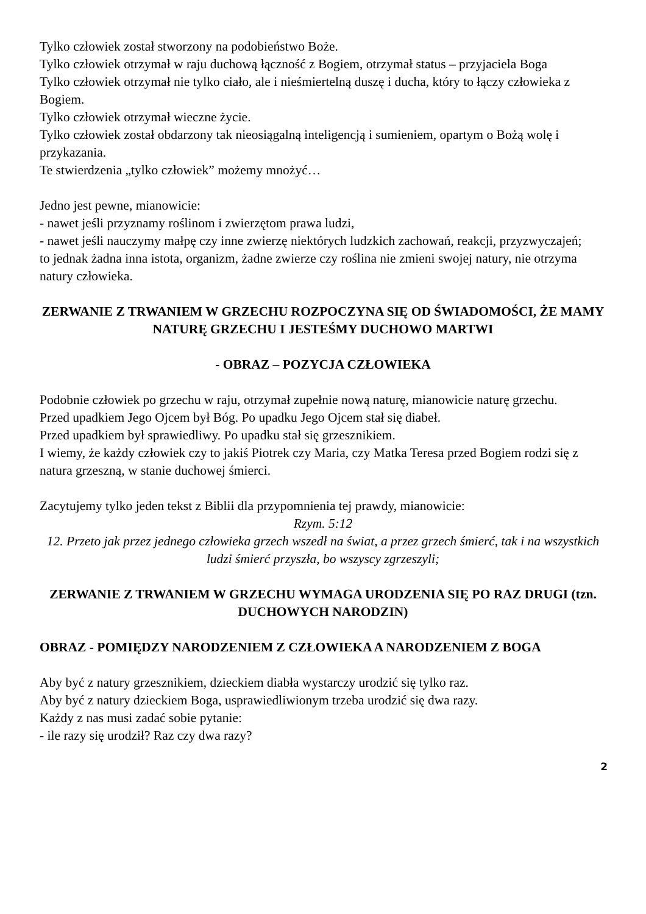Tylko człowiek został stworzony na podobieństwo Boże.
Tylko człowiek otrzymał w raju duchową łączność z Bogiem, otrzymał status – przyjaciela Boga
Tylko człowiek otrzymał nie tylko ciało, ale i nieśmiertelną duszę i ducha, który to łączy człowieka z Bogiem.
Tylko człowiek otrzymał wieczne życie.
Tylko człowiek został obdarzony tak nieosiągalną inteligencją i sumieniem, opartym o Bożą wolę i przykazania.
Te stwierdzenia „tylko człowiek” możemy mnożyć…
Jedno jest pewne, mianowicie:
- nawet jeśli przyznamy roślinom i zwierzętom prawa ludzi,
- nawet jeśli nauczymy małpę czy inne zwierzę niektórych ludzkich zachowań, reakcji, przyzwyczajeń;
to jednak żadna inna istota, organizm, żadne zwierze czy roślina nie zmieni swojej natury, nie otrzyma natury człowieka.
ZERWANIE Z TRWANIEM W GRZECHU ROZPOCZYNA SIĘ OD ŚWIADOMOŚCI, ŻE MAMY NATURĘ GRZECHU I JESTEŚMY DUCHOWO MARTWI
- OBRAZ – POZYCJA CZŁOWIEKA
Podobnie człowiek po grzechu w raju, otrzymał zupełnie nową naturę, mianowicie naturę grzechu.
Przed upadkiem Jego Ojcem był Bóg. Po upadku Jego Ojcem stał się diabeł.
Przed upadkiem był sprawiedliwy. Po upadku stał się grzesznikiem.
I wiemy, że każdy człowiek czy to jakiś Piotrek czy Maria, czy Matka Teresa przed Bogiem rodzi się z natura grzeszną, w stanie duchowej śmierci.
Zacytujemy tylko jeden tekst z Biblii dla przypomnienia tej prawdy, mianowicie:
Rzym. 5:12
12. Przeto jak przez jednego człowieka grzech wszedł na świat, a przez grzech śmierć, tak i na wszystkich ludzi śmierć przyszła, bo wszyscy zgrzeszyli;
ZERWANIE Z TRWANIEM W GRZECHU WYMAGA URODZENIA SIĘ PO RAZ DRUGI (tzn. DUCHOWYCH NARODZIN)
OBRAZ - POMIĘDZY NARODZENIEM Z CZŁOWIEKA A NARODZENIEM Z BOGA
Aby być z natury grzesznikiem, dzieckiem diabła wystarczy urodzić się tylko raz.
Aby być z natury dzieckiem Boga, usprawiedliwionym trzeba urodzić się dwa razy.
Każdy z nas musi zadać sobie pytanie:
- ile razy się urodził? Raz czy dwa razy?
2